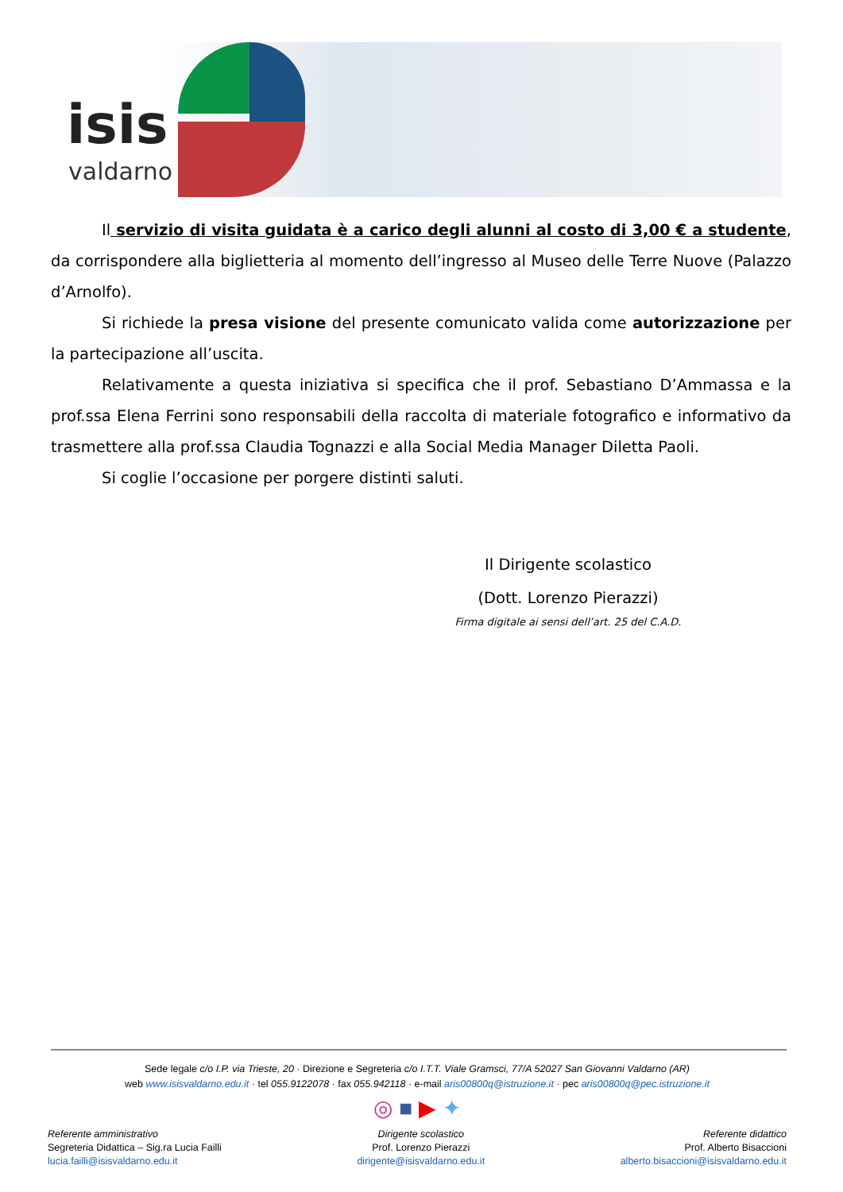isis
valdarno
Il servizio di visita guidata è a carico degli alunni al costo di 3,00 € a studente, da corrispondere alla biglietteria al momento dell’ingresso al Museo delle Terre Nuove (Palazzo d’Arnolfo).
Si richiede la presa visione del presente comunicato valida come autorizzazione per la partecipazione all’uscita.
Relativamente a questa iniziativa si specifica che il prof. Sebastiano D’Ammassa e la prof.ssa Elena Ferrini sono responsabili della raccolta di materiale fotografico e informativo da trasmettere alla prof.ssa Claudia Tognazzi e alla Social Media Manager Diletta Paoli.
Si coglie l’occasione per porgere distinti saluti.
Il Dirigente scolastico
(Dott. Lorenzo Pierazzi)
Firma digitale ai sensi dell’art. 25 del C.A.D.
Sede legale c/o I.P. via Trieste, 20 · Direzione e Segreteria c/o I.T.T. Viale Gramsci, 77/A 52027 San Giovanni Valdarno (AR)
web www.isisvaldarno.edu.it · tel 055.9122078 · fax 055.942118 · e-mail aris00800q@istruzione.it · pec aris00800q@pec.istruzione.it
◎ ■ ▶ ✦
Referente amministrativo
Segreteria Didattica – Sig.ra Lucia Failli
lucia.failli@isisvaldarno.edu.it
Dirigente scolastico
Prof. Lorenzo Pierazzi
dirigente@isisvaldarno.edu.it
Referente didattico
Prof. Alberto Bisaccioni
alberto.bisaccioni@isisvaldarno.edu.it